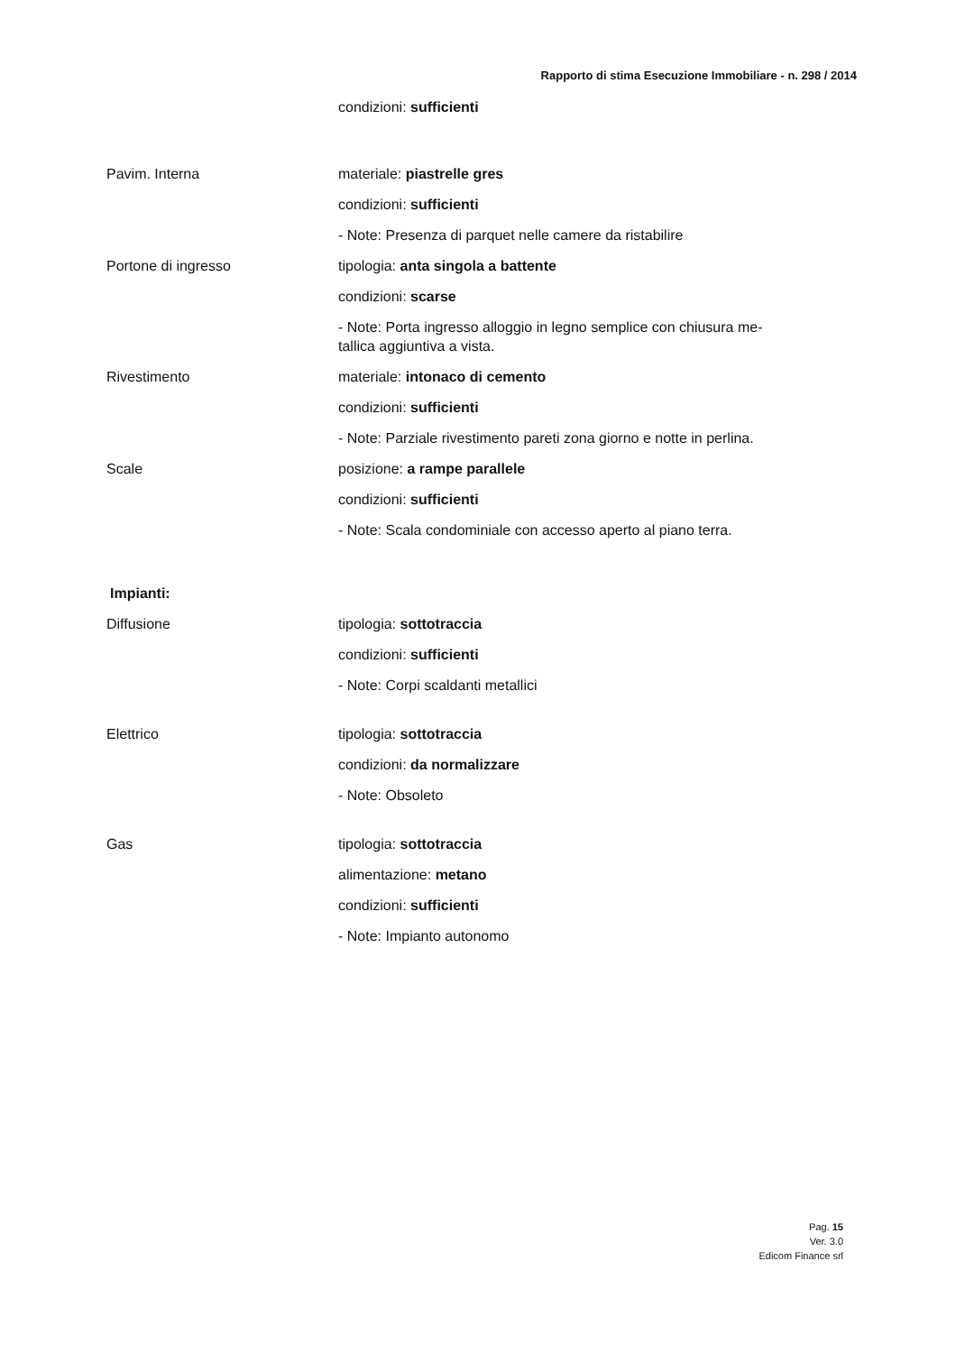Rapporto di stima Esecuzione Immobiliare - n. 298 / 2014
condizioni: sufficienti
Pavim. Interna
materiale: piastrelle gres
condizioni: sufficienti
- Note: Presenza di parquet nelle camere da ristabilire
Portone di ingresso
tipologia: anta singola a battente
condizioni: scarse
- Note: Porta ingresso alloggio in legno semplice con chiusura me-
tallica aggiuntiva a vista.
Rivestimento
materiale: intonaco di cemento
condizioni: sufficienti
- Note: Parziale rivestimento pareti zona giorno e notte in perlina.
Scale
posizione: a rampe parallele
condizioni: sufficienti
- Note: Scala condominiale con accesso aperto al piano terra.
Impianti:
Diffusione
tipologia: sottotraccia
condizioni: sufficienti
- Note: Corpi scaldanti metallici
Elettrico
tipologia: sottotraccia
condizioni: da normalizzare
- Note: Obsoleto
Gas
tipologia: sottotraccia
alimentazione: metano
condizioni: sufficienti
- Note: Impianto autonomo
Pag. 15
Ver. 3.0
Edicom Finance srl